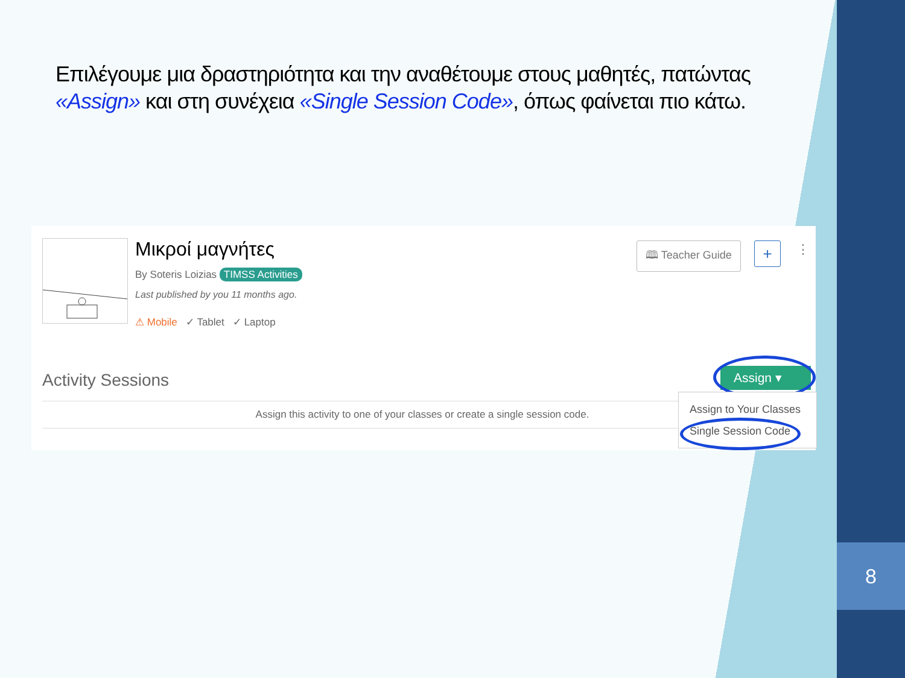8
Επιλέγουμε μια δραστηριότητα και την αναθέτουμε στους μαθητές, πατώντας «Assign» και στη συνέχεια «Single Session Code», όπως φαίνεται πιο κάτω.
Μικροί μαγνήτες
By Soteris Loizias TIMSS Activities
Last published by you 11 months ago.
⚠ Mobile ✓ Tablet ✓ Laptop
🕮 Teacher Guide + ⋮
Activity Sessions
Assign this activity to one of your classes or create a single session code.
Assign ▾
Assign to Your Classes
Single Session Code